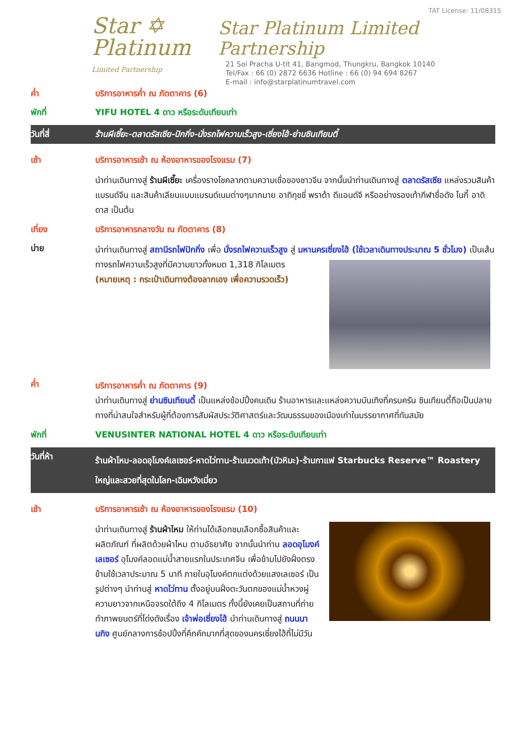Star ✡
Platinum
Limited Partnership
TAT License: 11/08315
Star Platinum Limited Partnership
21 Soi Pracha U-tit 41, Bangmod, Thungkru, Bangkok 10140
Tel/Fax : 66 (0) 2872 6636 Hotline : 66 (0) 94 694 8267
E-mail : info@starplatinumtravel.com
ค่ำ บริการอาหารค่ำ ณ ภัตตาคาร (6)
พักที่ YIFU HOTEL 4 ดาว หรือระดับเทียบเท่า
วันที่สี่ ร้านผีเซี๊ยะ-ตลาดรัสเซีย-ปักกิ่ง-นั่งรถไฟความเร็วสูง-เซี่ยงไฮ้-ย่านซินเทียนตี้
เช้า บริการอาหารเช้า ณ ห้องอาหารของโรงแรม (7)
นำท่านเดินทางสู่ ร้านผีเซี๊ยะ เครื่องรางโชคลาภตามความเชื่อของชาวจีน จากนั้นนำท่านเดินทางสู่ ตลาดรัสเซีย แหล่งรวมสินค้าแบรนด์จีน และสินค้าเลียนแบบแบรนด์เนมต่างๆมากมาย อาทิกุชชี่ พราด้า ดีแอนด์จี หรืออย่างรองเท้ากีฬาชื่อดัง ไนกี้ อาดิดาส เป็นต้น
เที่ยง บริการอาหารกลางวัน ณ ภัตตาคาร (8)
บ่าย
นำท่านเดินทางสู่ สถานีรถไฟปักกิ่ง เพื่อ นั่งรถไฟความเร็วสูง สู่ มหานครเซี่ยงไฮ้ (ใช้เวลาเดินทางประมาณ 5 ชั่วโมง) เป็นเส้นทางรถไฟความเร็วสูงที่มีความยาวทั้งหมด 1,318 กิโลเมตร (หมายเหตุ : กระเป๋าเดินทางต้องลากเอง เพื่อความรวดเร็ว)
ค่ำ
บริการอาหารค่ำ ณ ภัตตาคาร (9)
นำท่านเดินทางสู่ ย่านซินเทียนตี้ เป็นแหล่งช้อปปิ้งคนเดิน ร้านอาหารและแหล่งความบันเทิงที่ครบครัน ซินเทียนตี้ถือเป็นปลายทางที่น่าสนใจสำหรับผู้ที่ต้องการสัมผัสประวัติศาสตร์และวัฒนธรรมของเมืองเก่าในบรรยากาศที่ทันสมัย
พักที่ VENUSINTER NATIONAL HOTEL 4 ดาว หรือระดับเทียบเท่า
วันที่ห้า
ร้านผ้าไหม-ลอดอุโมงค์เลเซอร์-หาดไว่ทาน-ร้านนวดเท้า(บัวหิมะ)-ร้านกาแฟ Starbucks Reserve™ Roastery ใหญ่และสวยที่สุดในโลก-เฉินหวังเมี่ยว
เช้า บริการอาหารเช้า ณ ห้องอาหารของโรงแรม (10)
นำท่านเดินทางสู่ ร้านผ้าไหม ให้ท่านได้เลือกชมเลือกซื้อสินค้าและผลิตภัณฑ์ ที่ผลิตด้วยผ้าไหม ตามอัธยาศัย จากนั้นนำท่าน ลอดอุโมงค์เลเซอร์ อุโมงค์ลอดแม่น้ำสายแรกในประเทศจีน เพื่อข้ามไปยังฝั่งตรงข้ามใช้เวลาประมาณ 5 นาที ภายในอุโมงค์ตกแต่งด้วยแสงเลเซอร์ เป็นรูปต่างๆ นำท่านสู่ หาดไว่ทาน ตั้งอยู่บนฝั่งตะวันตกของแม่น้ำหวงผู่ ความยาวจากเหนือจรดใต้ถึง 4 กิโลเมตร ทั้งนี้ยังเคยเป็นสถานที่ถ่ายทำภาพยนตร์ที่โด่งดังเรื่อง เจ้าพ่อเซี่ยงไฮ้ นำท่านเดินทางสู่ ถนนนานกิง ศูนย์กลางการช้อปปิ้งที่คึกคักมากที่สุดของนครเซี่ยงไฮ้ที่ไม่มีวัน